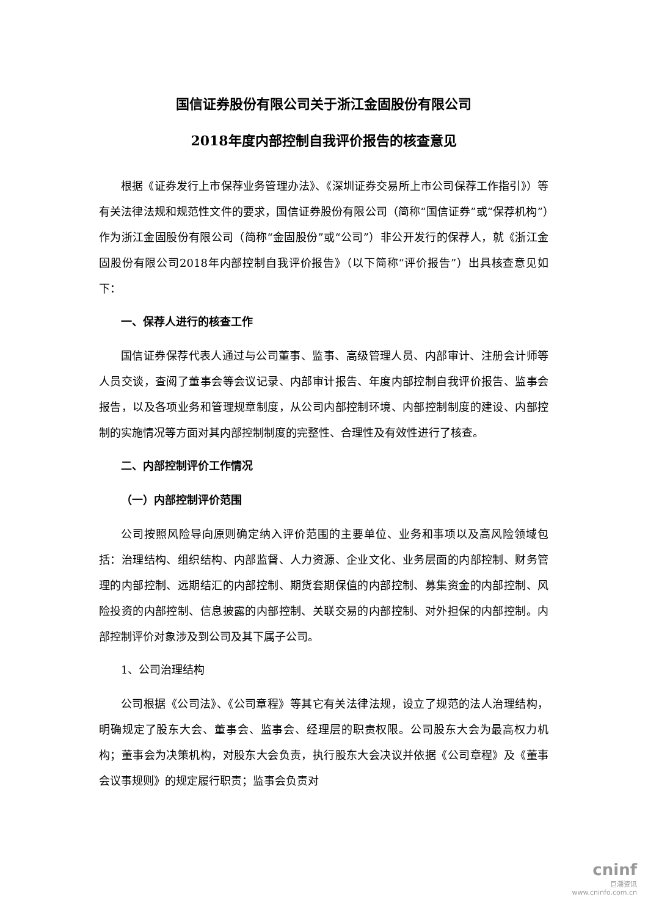国信证券股份有限公司关于浙江金固股份有限公司
2018年度内部控制自我评价报告的核查意见
根据《证券发行上市保荐业务管理办法》、《深圳证券交易所上市公司保荐工作指引》）等有关法律法规和规范性文件的要求，国信证券股份有限公司（简称“国信证券”或“保荐机构”）作为浙江金固股份有限公司（简称“金固股份”或“公司”）非公开发行的保荐人，就《浙江金固股份有限公司2018年内部控制自我评价报告》（以下简称“评价报告”）出具核查意见如下：
一、保荐人进行的核查工作
国信证券保荐代表人通过与公司董事、监事、高级管理人员、内部审计、注册会计师等人员交谈，查阅了董事会等会议记录、内部审计报告、年度内部控制自我评价报告、监事会报告，以及各项业务和管理规章制度，从公司内部控制环境、内部控制制度的建设、内部控制的实施情况等方面对其内部控制制度的完整性、合理性及有效性进行了核查。
二、内部控制评价工作情况
（一）内部控制评价范围
公司按照风险导向原则确定纳入评价范围的主要单位、业务和事项以及高风险领域包括：治理结构、组织结构、内部监督、人力资源、企业文化、业务层面的内部控制、财务管理的内部控制、远期结汇的内部控制、期货套期保值的内部控制、募集资金的内部控制、风险投资的内部控制、信息披露的内部控制、关联交易的内部控制、对外担保的内部控制。内部控制评价对象涉及到公司及其下属子公司。
1、公司治理结构
公司根据《公司法》、《公司章程》等其它有关法律法规，设立了规范的法人治理结构，明确规定了股东大会、董事会、监事会、经理层的职责权限。公司股东大会为最高权力机构；董事会为决策机构，对股东大会负责，执行股东大会决议并依据《公司章程》及《董事会议事规则》的规定履行职责；监事会负责对
cninf
巨潮资讯
www.cninfo.com.cn